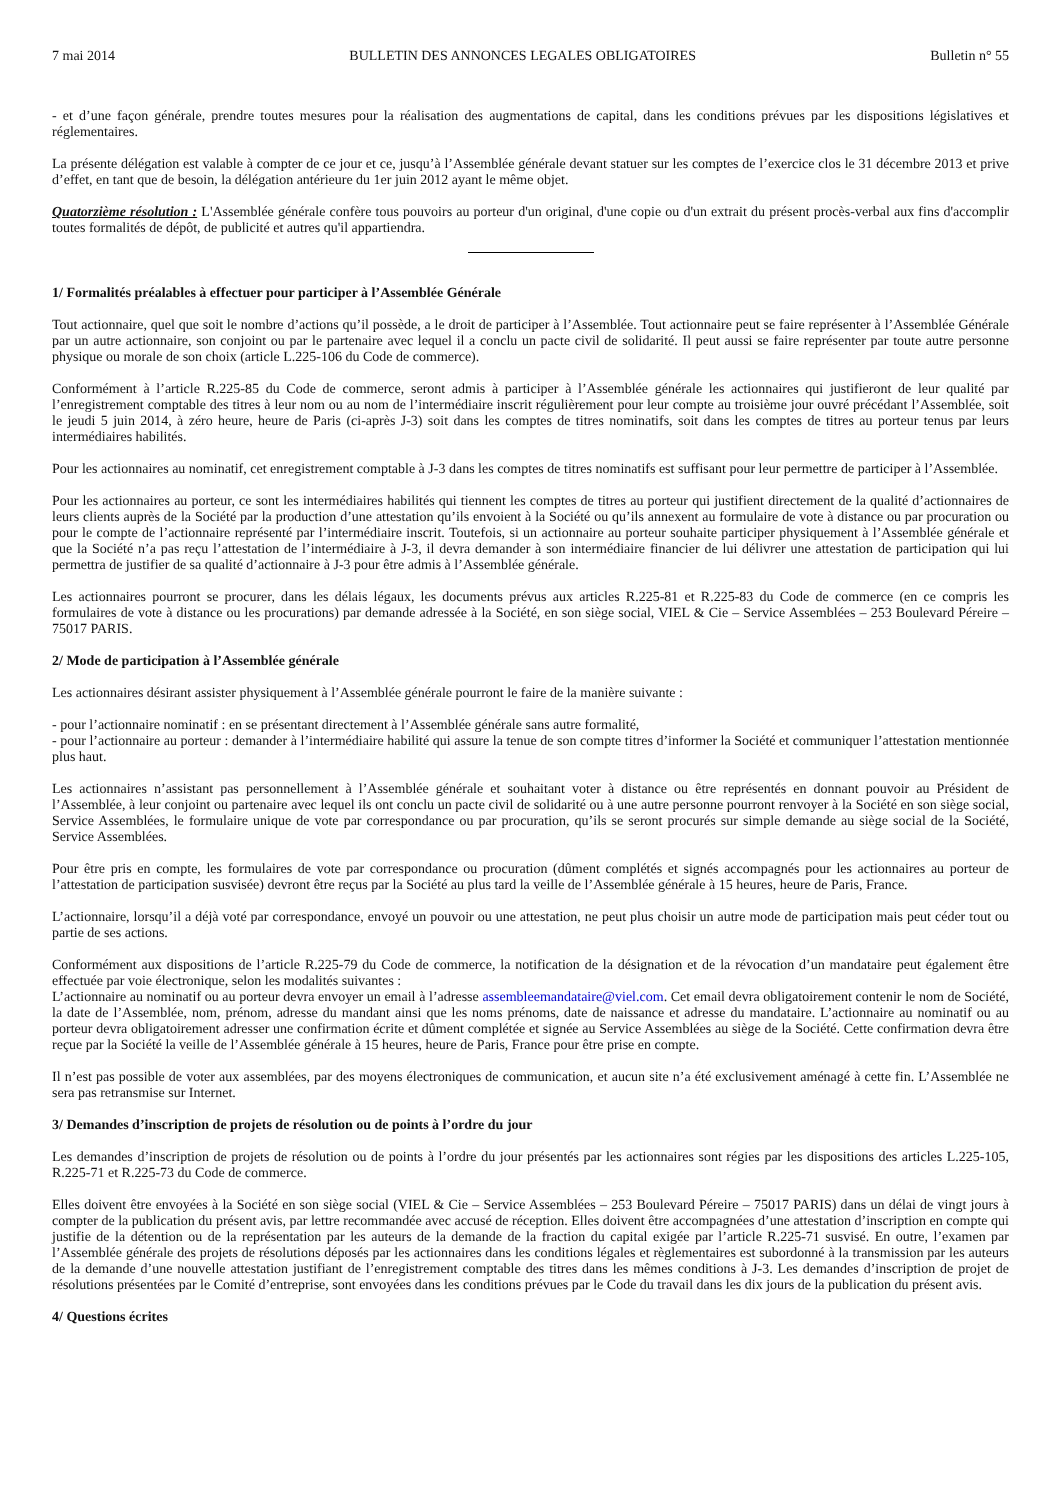7 mai 2014 BULLETIN DES ANNONCES LEGALES OBLIGATOIRES Bulletin n° 55
- et d’une façon générale, prendre toutes mesures pour la réalisation des augmentations de capital, dans les conditions prévues par les dispositions législatives et réglementaires.
La présente délégation est valable à compter de ce jour et ce, jusqu’à l’Assemblée générale devant statuer sur les comptes de l’exercice clos le 31 décembre 2013 et prive d’effet, en tant que de besoin, la délégation antérieure du 1er juin 2012 ayant le même objet.
Quatorzième résolution : L'Assemblée générale confère tous pouvoirs au porteur d'un original, d'une copie ou d'un extrait du présent procès-verbal aux fins d'accomplir toutes formalités de dépôt, de publicité et autres qu'il appartiendra.
1/ Formalités préalables à effectuer pour participer à l’Assemblée Générale
Tout actionnaire, quel que soit le nombre d’actions qu’il possède, a le droit de participer à l’Assemblée. Tout actionnaire peut se faire représenter à l’Assemblée Générale par un autre actionnaire, son conjoint ou par le partenaire avec lequel il a conclu un pacte civil de solidarité. Il peut aussi se faire représenter par toute autre personne physique ou morale de son choix (article L.225-106 du Code de commerce).
Conformément à l’article R.225-85 du Code de commerce, seront admis à participer à l’Assemblée générale les actionnaires qui justifieront de leur qualité par l’enregistrement comptable des titres à leur nom ou au nom de l’intermédiaire inscrit régulièrement pour leur compte au troisième jour ouvré précédant l’Assemblée, soit le jeudi 5 juin 2014, à zéro heure, heure de Paris (ci-après J-3) soit dans les comptes de titres nominatifs, soit dans les comptes de titres au porteur tenus par leurs intermédiaires habilités.
Pour les actionnaires au nominatif, cet enregistrement comptable à J-3 dans les comptes de titres nominatifs est suffisant pour leur permettre de participer à l’Assemblée.
Pour les actionnaires au porteur, ce sont les intermédiaires habilités qui tiennent les comptes de titres au porteur qui justifient directement de la qualité d’actionnaires de leurs clients auprès de la Société par la production d’une attestation qu’ils envoient à la Société ou qu’ils annexent au formulaire de vote à distance ou par procuration ou pour le compte de l’actionnaire représenté par l’intermédiaire inscrit. Toutefois, si un actionnaire au porteur souhaite participer physiquement à l’Assemblée générale et que la Société n’a pas reçu l’attestation de l’intermédiaire à J-3, il devra demander à son intermédiaire financier de lui délivrer une attestation de participation qui lui permettra de justifier de sa qualité d’actionnaire à J-3 pour être admis à l’Assemblée générale.
Les actionnaires pourront se procurer, dans les délais légaux, les documents prévus aux articles R.225-81 et R.225-83 du Code de commerce (en ce compris les formulaires de vote à distance ou les procurations) par demande adressée à la Société, en son siège social, VIEL & Cie – Service Assemblées – 253 Boulevard Péreire – 75017 PARIS.
2/ Mode de participation à l’Assemblée générale
Les actionnaires désirant assister physiquement à l’Assemblée générale pourront le faire de la manière suivante :
- pour l’actionnaire nominatif : en se présentant directement à l’Assemblée générale sans autre formalité,
- pour l’actionnaire au porteur : demander à l’intermédiaire habilité qui assure la tenue de son compte titres d’informer la Société et communiquer l’attestation mentionnée plus haut.
Les actionnaires n’assistant pas personnellement à l’Assemblée générale et souhaitant voter à distance ou être représentés en donnant pouvoir au Président de l’Assemblée, à leur conjoint ou partenaire avec lequel ils ont conclu un pacte civil de solidarité ou à une autre personne pourront renvoyer à la Société en son siège social, Service Assemblées, le formulaire unique de vote par correspondance ou par procuration, qu’ils se seront procurés sur simple demande au siège social de la Société, Service Assemblées.
Pour être pris en compte, les formulaires de vote par correspondance ou procuration (dûment complétés et signés accompagnés pour les actionnaires au porteur de l’attestation de participation susvisée) devront être reçus par la Société au plus tard la veille de l’Assemblée générale à 15 heures, heure de Paris, France.
L’actionnaire, lorsqu’il a déjà voté par correspondance, envoyé un pouvoir ou une attestation, ne peut plus choisir un autre mode de participation mais peut céder tout ou partie de ses actions.
Conformément aux dispositions de l’article R.225-79 du Code de commerce, la notification de la désignation et de la révocation d’un mandataire peut également être effectuée par voie électronique, selon les modalités suivantes :
L’actionnaire au nominatif ou au porteur devra envoyer un email à l’adresse assembleemandataire@viel.com. Cet email devra obligatoirement contenir le nom de Société, la date de l’Assemblée, nom, prénom, adresse du mandant ainsi que les noms prénoms, date de naissance et adresse du mandataire. L’actionnaire au nominatif ou au porteur devra obligatoirement adresser une confirmation écrite et dûment complétée et signée au Service Assemblées au siège de la Société. Cette confirmation devra être reçue par la Société la veille de l’Assemblée générale à 15 heures, heure de Paris, France pour être prise en compte.
Il n’est pas possible de voter aux assemblées, par des moyens électroniques de communication, et aucun site n’a été exclusivement aménagé à cette fin. L’Assemblée ne sera pas retransmise sur Internet.
3/ Demandes d’inscription de projets de résolution ou de points à l’ordre du jour
Les demandes d’inscription de projets de résolution ou de points à l’ordre du jour présentés par les actionnaires sont régies par les dispositions des articles L.225-105, R.225-71 et R.225-73 du Code de commerce.
Elles doivent être envoyées à la Société en son siège social (VIEL & Cie – Service Assemblées – 253 Boulevard Péreire – 75017 PARIS) dans un délai de vingt jours à compter de la publication du présent avis, par lettre recommandée avec accusé de réception. Elles doivent être accompagnées d’une attestation d’inscription en compte qui justifie de la détention ou de la représentation par les auteurs de la demande de la fraction du capital exigée par l’article R.225-71 susvisé. En outre, l’examen par l’Assemblée générale des projets de résolutions déposés par les actionnaires dans les conditions légales et règlementaires est subordonné à la transmission par les auteurs de la demande d’une nouvelle attestation justifiant de l’enregistrement comptable des titres dans les mêmes conditions à J-3. Les demandes d’inscription de projet de résolutions présentées par le Comité d’entreprise, sont envoyées dans les conditions prévues par le Code du travail dans les dix jours de la publication du présent avis.
4/ Questions écrites